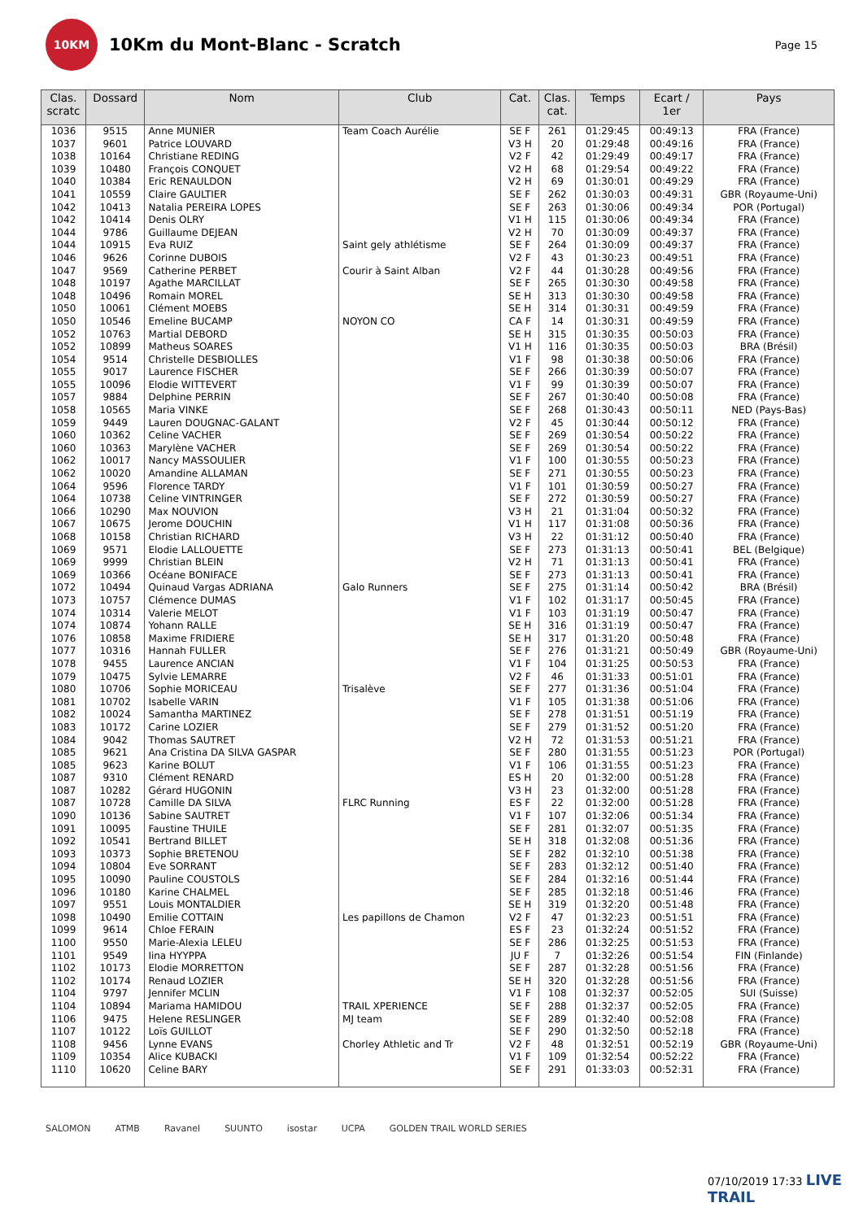10KM
10Km du Mont-Blanc - Scratch
Page 15
| Clas. scratc | Dossard | Nom | Club | Cat. | Clas. cat. | Temps | Ecart / 1er | Pays |
| --- | --- | --- | --- | --- | --- | --- | --- | --- |
| 1036 | 9515 | Anne MUNIER | Team Coach Aurélie | SE F | 261 | 01:29:45 | 00:49:13 | FRA (France) |
| 1037 | 9601 | Patrice LOUVARD | | V3 H | 20 | 01:29:48 | 00:49:16 | FRA (France) |
| 1038 | 10164 | Christiane REDING | | V2 F | 42 | 01:29:49 | 00:49:17 | FRA (France) |
| 1039 | 10480 | François CONQUET | | V2 H | 68 | 01:29:54 | 00:49:22 | FRA (France) |
| 1040 | 10384 | Eric RENAULDON | | V2 H | 69 | 01:30:01 | 00:49:29 | FRA (France) |
| 1041 | 10559 | Claire GAULTIER | | SE F | 262 | 01:30:03 | 00:49:31 | GBR (Royaume-Uni) |
| 1042 | 10413 | Natalia PEREIRA LOPES | | SE F | 263 | 01:30:06 | 00:49:34 | POR (Portugal) |
| 1042 | 10414 | Denis OLRY | | V1 H | 115 | 01:30:06 | 00:49:34 | FRA (France) |
| 1044 | 9786 | Guillaume DEJEAN | | V2 H | 70 | 01:30:09 | 00:49:37 | FRA (France) |
| 1044 | 10915 | Eva RUIZ | Saint gely athlétisme | SE F | 264 | 01:30:09 | 00:49:37 | FRA (France) |
| 1046 | 9626 | Corinne DUBOIS | | V2 F | 43 | 01:30:23 | 00:49:51 | FRA (France) |
| 1047 | 9569 | Catherine PERBET | Courir à Saint Alban | V2 F | 44 | 01:30:28 | 00:49:56 | FRA (France) |
| 1048 | 10197 | Agathe MARCILLAT | | SE F | 265 | 01:30:30 | 00:49:58 | FRA (France) |
| 1048 | 10496 | Romain MOREL | | SE H | 313 | 01:30:30 | 00:49:58 | FRA (France) |
| 1050 | 10061 | Clément MOEBS | | SE H | 314 | 01:30:31 | 00:49:59 | FRA (France) |
| 1050 | 10546 | Emeline BUCAMP | NOYON CO | CA F | 14 | 01:30:31 | 00:49:59 | FRA (France) |
| 1052 | 10763 | Martial DEBORD | | SE H | 315 | 01:30:35 | 00:50:03 | FRA (France) |
| 1052 | 10899 | Matheus SOARES | | V1 H | 116 | 01:30:35 | 00:50:03 | BRA (Brésil) |
| 1054 | 9514 | Christelle DESBIOLLES | | V1 F | 98 | 01:30:38 | 00:50:06 | FRA (France) |
| 1055 | 9017 | Laurence FISCHER | | SE F | 266 | 01:30:39 | 00:50:07 | FRA (France) |
| 1055 | 10096 | Elodie WITTEVERT | | V1 F | 99 | 01:30:39 | 00:50:07 | FRA (France) |
| 1057 | 9884 | Delphine PERRIN | | SE F | 267 | 01:30:40 | 00:50:08 | FRA (France) |
| 1058 | 10565 | Maria VINKE | | SE F | 268 | 01:30:43 | 00:50:11 | NED (Pays-Bas) |
| 1059 | 9449 | Lauren DOUGNAC-GALANT | | V2 F | 45 | 01:30:44 | 00:50:12 | FRA (France) |
| 1060 | 10362 | Celine VACHER | | SE F | 269 | 01:30:54 | 00:50:22 | FRA (France) |
| 1060 | 10363 | Marylène VACHER | | SE F | 269 | 01:30:54 | 00:50:22 | FRA (France) |
| 1062 | 10017 | Nancy MASSOULIER | | V1 F | 100 | 01:30:55 | 00:50:23 | FRA (France) |
| 1062 | 10020 | Amandine ALLAMAN | | SE F | 271 | 01:30:55 | 00:50:23 | FRA (France) |
| 1064 | 9596 | Florence TARDY | | V1 F | 101 | 01:30:59 | 00:50:27 | FRA (France) |
| 1064 | 10738 | Celine VINTRINGER | | SE F | 272 | 01:30:59 | 00:50:27 | FRA (France) |
| 1066 | 10290 | Max NOUVION | | V3 H | 21 | 01:31:04 | 00:50:32 | FRA (France) |
| 1067 | 10675 | Jerome DOUCHIN | | V1 H | 117 | 01:31:08 | 00:50:36 | FRA (France) |
| 1068 | 10158 | Christian RICHARD | | V3 H | 22 | 01:31:12 | 00:50:40 | FRA (France) |
| 1069 | 9571 | Elodie LALLOUETTE | | SE F | 273 | 01:31:13 | 00:50:41 | BEL (Belgique) |
| 1069 | 9999 | Christian BLEIN | | V2 H | 71 | 01:31:13 | 00:50:41 | FRA (France) |
| 1069 | 10366 | Océane BONIFACE | | SE F | 273 | 01:31:13 | 00:50:41 | FRA (France) |
| 1072 | 10494 | Quinaud Vargas ADRIANA | Galo Runners | SE F | 275 | 01:31:14 | 00:50:42 | BRA (Brésil) |
| 1073 | 10757 | Clémence DUMAS | | V1 F | 102 | 01:31:17 | 00:50:45 | FRA (France) |
| 1074 | 10314 | Valerie MELOT | | V1 F | 103 | 01:31:19 | 00:50:47 | FRA (France) |
| 1074 | 10874 | Yohann RALLE | | SE H | 316 | 01:31:19 | 00:50:47 | FRA (France) |
| 1076 | 10858 | Maxime FRIDIERE | | SE H | 317 | 01:31:20 | 00:50:48 | FRA (France) |
| 1077 | 10316 | Hannah FULLER | | SE F | 276 | 01:31:21 | 00:50:49 | GBR (Royaume-Uni) |
| 1078 | 9455 | Laurence ANCIAN | | V1 F | 104 | 01:31:25 | 00:50:53 | FRA (France) |
| 1079 | 10475 | Sylvie LEMARRE | | V2 F | 46 | 01:31:33 | 00:51:01 | FRA (France) |
| 1080 | 10706 | Sophie MORICEAU | Trisalève | SE F | 277 | 01:31:36 | 00:51:04 | FRA (France) |
| 1081 | 10702 | Isabelle VARIN | | V1 F | 105 | 01:31:38 | 00:51:06 | FRA (France) |
| 1082 | 10024 | Samantha MARTINEZ | | SE F | 278 | 01:31:51 | 00:51:19 | FRA (France) |
| 1083 | 10172 | Carine LOZIER | | SE F | 279 | 01:31:52 | 00:51:20 | FRA (France) |
| 1084 | 9042 | Thomas SAUTRET | | V2 H | 72 | 01:31:53 | 00:51:21 | FRA (France) |
| 1085 | 9621 | Ana Cristina DA SILVA GASPAR | | SE F | 280 | 01:31:55 | 00:51:23 | POR (Portugal) |
| 1085 | 9623 | Karine BOLUT | | V1 F | 106 | 01:31:55 | 00:51:23 | FRA (France) |
| 1087 | 9310 | Clément RENARD | | ES H | 20 | 01:32:00 | 00:51:28 | FRA (France) |
| 1087 | 10282 | Gérard HUGONIN | | V3 H | 23 | 01:32:00 | 00:51:28 | FRA (France) |
| 1087 | 10728 | Camille DA SILVA | FLRC Running | ES F | 22 | 01:32:00 | 00:51:28 | FRA (France) |
| 1090 | 10136 | Sabine SAUTRET | | V1 F | 107 | 01:32:06 | 00:51:34 | FRA (France) |
| 1091 | 10095 | Faustine THUILE | | SE F | 281 | 01:32:07 | 00:51:35 | FRA (France) |
| 1092 | 10541 | Bertrand BILLET | | SE H | 318 | 01:32:08 | 00:51:36 | FRA (France) |
| 1093 | 10373 | Sophie BRETENOU | | SE F | 282 | 01:32:10 | 00:51:38 | FRA (France) |
| 1094 | 10804 | Eve SORRANT | | SE F | 283 | 01:32:12 | 00:51:40 | FRA (France) |
| 1095 | 10090 | Pauline COUSTOLS | | SE F | 284 | 01:32:16 | 00:51:44 | FRA (France) |
| 1096 | 10180 | Karine CHALMEL | | SE F | 285 | 01:32:18 | 00:51:46 | FRA (France) |
| 1097 | 9551 | Louis MONTALDIER | | SE H | 319 | 01:32:20 | 00:51:48 | FRA (France) |
| 1098 | 10490 | Emilie COTTAIN | Les papillons de Chamon | V2 F | 47 | 01:32:23 | 00:51:51 | FRA (France) |
| 1099 | 9614 | Chloe FERAIN | | ES F | 23 | 01:32:24 | 00:51:52 | FRA (France) |
| 1100 | 9550 | Marie-Alexia LELEU | | SE F | 286 | 01:32:25 | 00:51:53 | FRA (France) |
| 1101 | 9549 | Iina HYYPPA | | JU F | 7 | 01:32:26 | 00:51:54 | FIN (Finlande) |
| 1102 | 10173 | Elodie MORRETTON | | SE F | 287 | 01:32:28 | 00:51:56 | FRA (France) |
| 1102 | 10174 | Renaud LOZIER | | SE H | 320 | 01:32:28 | 00:51:56 | FRA (France) |
| 1104 | 9797 | Jennifer MCLIN | | V1 F | 108 | 01:32:37 | 00:52:05 | SUI (Suisse) |
| 1104 | 10894 | Mariama HAMIDOU | TRAIL XPERIENCE | SE F | 288 | 01:32:37 | 00:52:05 | FRA (France) |
| 1106 | 9475 | Helene RESLINGER | MJ team | SE F | 289 | 01:32:40 | 00:52:08 | FRA (France) |
| 1107 | 10122 | Loïs GUILLOT | | SE F | 290 | 01:32:50 | 00:52:18 | FRA (France) |
| 1108 | 9456 | Lynne EVANS | Chorley Athletic and Tr | V2 F | 48 | 01:32:51 | 00:52:19 | GBR (Royaume-Uni) |
| 1109 | 10354 | Alice KUBACKI | | V1 F | 109 | 01:32:54 | 00:52:22 | FRA (France) |
| 1110 | 10620 | Celine BARY | | SE F | 291 | 01:33:03 | 00:52:31 | FRA (France) |
SALOMON ATMB Ravanel SUUNTO isostar UCPA GOLDEN TRAIL WORLD SERIES
07/10/2019 17:33 LIVE TRAIL